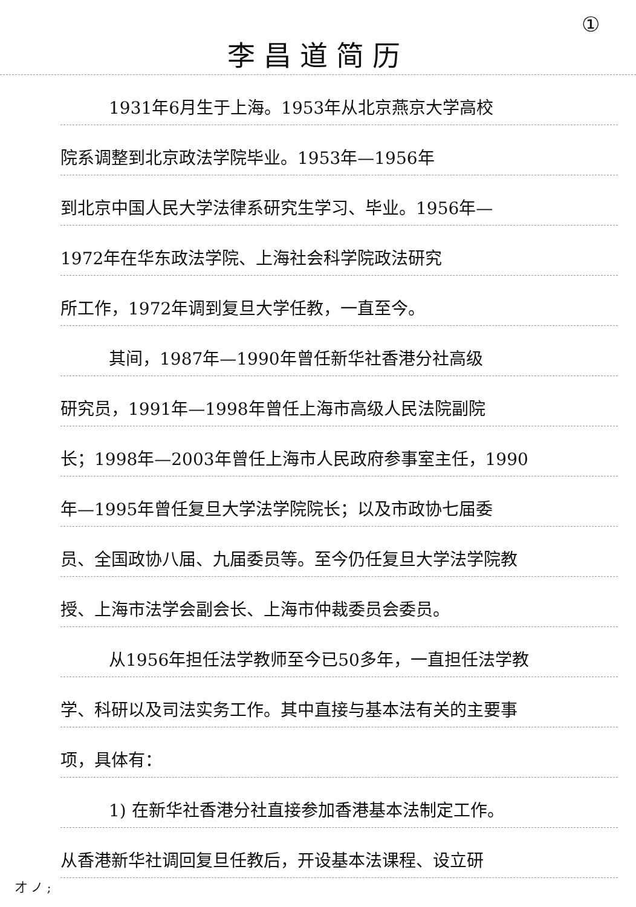①
李昌道简历
1931年6月生于上海。1953年从北京燕京大学高校
院系调整到北京政法学院毕业。1953年—1956年
到北京中国人民大学法律系研究生学习、毕业。1956年—
1972年在华东政法学院、上海社会科学院政法研究
所工作，1972年调到复旦大学任教，一直至今。
其间，1987年—1990年曾任新华社香港分社高级
研究员，1991年—1998年曾任上海市高级人民法院副院
长；1998年—2003年曾任上海市人民政府参事室主任，1990
年—1995年曾任复旦大学法学院院长；以及市政协七届委
员、全国政协八届、九届委员等。至今仍任复旦大学法学院教
授、上海市法学会副会长、上海市仲裁委员会委员。
从1956年担任法学教师至今已50多年，一直担任法学教
学、科研以及司法实务工作。其中直接与基本法有关的主要事
项，具体有：
1) 在新华社香港分社直接参加香港基本法制定工作。
从香港新华社调回复旦任教后，开设基本法课程、设立研
才 ノ ;